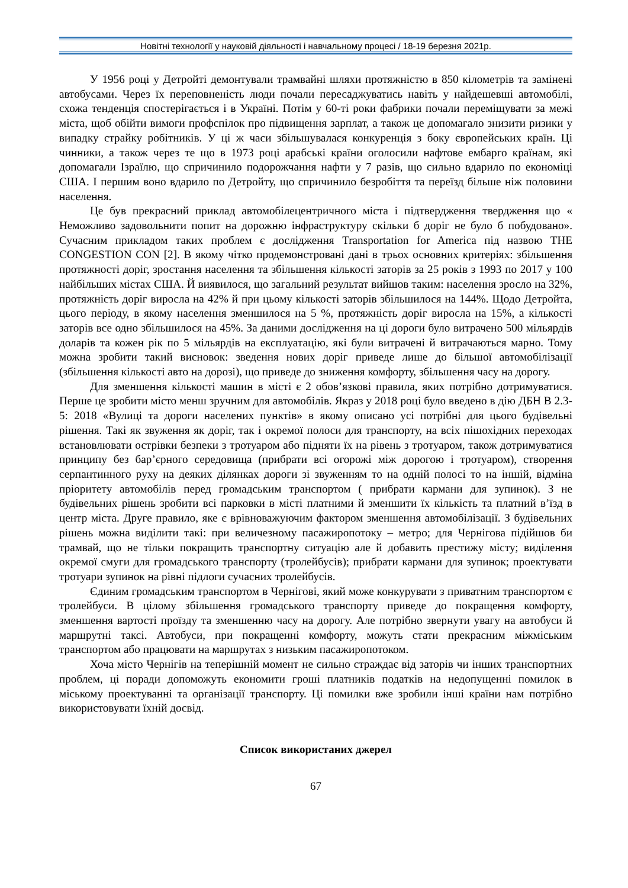Новітні технології у науковій діяльності і навчальному процесі / 18-19 березня 2021р.
У 1956 році у Детройті демонтували трамвайні шляхи протяжністю в 850 кілометрів та замінені автобусами. Через їх переповненість люди почали пересаджуватись навіть у найдешевші автомобілі, схожа тенденція спостерігається і в Україні. Потім у 60-ті роки фабрики почали переміщувати за межі міста, щоб обійти вимоги профспілок про підвищення зарплат, а також це допомагало знизити ризики у випадку страйку робітників. У ці ж часи збільшувалася конкуренція з боку європейських країн. Ці чинники, а також через те що в 1973 році арабські країни оголосили нафтове ембарго країнам, які допомагали Ізраїлю, що спричинило подорожчання нафти у 7 разів, що сильно вдарило по економіці США. І першим воно вдарило по Детройту, що спричинило безробіття та переїзд більше ніж половини населення.
Це був прекрасний приклад автомобілецентричного міста і підтвердження твердження що « Неможливо задовольнити попит на дорожню інфраструктуру скільки б доріг не було б побудовано». Сучасним прикладом таких проблем є дослідження Transportation for America під назвою THE CONGESTION CON [2]. В якому чітко продемонстровані дані в трьох основних критеріях: збільшення протяжності доріг, зростання населення та збільшення кількості заторів за 25 років з 1993 по 2017 у 100 найбільших містах США. Й виявилося, що загальний результат вийшов таким: населення зросло на 32%, протяжність доріг виросла на 42% й при цьому кількості заторів збільшилося на 144%. Щодо Детройта, цього періоду, в якому населення зменшилося на 5 %, протяжність доріг виросла на 15%, а кількості заторів все одно збільшилося на 45%. За даними дослідження на ці дороги було витрачено 500 мільярдів доларів та кожен рік по 5 мільярдів на експлуатацію, які були витрачені й витрачаються марно. Тому можна зробити такий висновок: зведення нових доріг приведе лише до більшої автомобілізації (збільшення кількості авто на дорозі), що приведе до зниження комфорту, збільшення часу на дорогу.
Для зменшення кількості машин в місті є 2 обов’язкові правила, яких потрібно дотримуватися. Перше це зробити місто менш зручним для автомобілів. Якраз у 2018 році було введено в дію ДБН В 2.3-5: 2018 «Вулиці та дороги населених пунктів» в якому описано усі потрібні для цього будівельні рішення. Такі як звуження як доріг, так і окремої полоси для транспорту, на всіх пішохідних переходах встановлювати острівки безпеки з тротуаром або підняти їх на рівень з тротуаром, також дотримуватися принципу без бар’єрного середовища (прибрати всі огорожі між дорогою і тротуаром), створення серпантинного руху на деяких ділянках дороги зі звуженням то на одній полосі то на іншій, відміна пріоритету автомобілів перед громадським транспортом ( прибрати кармани для зупинок). З не будівельних рішень зробити всі парковки в місті платними й зменшити їх кількість та платний в’їзд в центр міста. Друге правило, яке є врівноважуючим фактором зменшення автомобілізації. З будівельних рішень можна виділити такі: при величезному пасажиропотоку – метро; для Чернігова підійшов би трамвай, що не тільки покращить транспортну ситуацію але й добавить престижу місту; виділення окремої смуги для громадського транспорту (тролейбусів); прибрати кармани для зупинок; проектувати тротуари зупинок на рівні підлоги сучасних тролейбусів.
Єдиним громадським транспортом в Чернігові, який може конкурувати з приватним транспортом є тролейбуси. В цілому збільшення громадського транспорту приведе до покращення комфорту, зменшення вартості проїзду та зменшенню часу на дорогу. Але потрібно звернути увагу на автобуси й маршрутні таксі. Автобуси, при покращенні комфорту, можуть стати прекрасним міжміським транспортом або працювати на маршрутах з низьким пасажиропотоком.
Хоча місто Чернігів на теперішній момент не сильно страждає від заторів чи інших транспортних проблем, ці поради допоможуть економити гроші платників податків на недопущенні помилок в міському проектуванні та організації транспорту. Ці помилки вже зробили інші країни нам потрібно використовувати їхній досвід.
Список використаних джерел
67